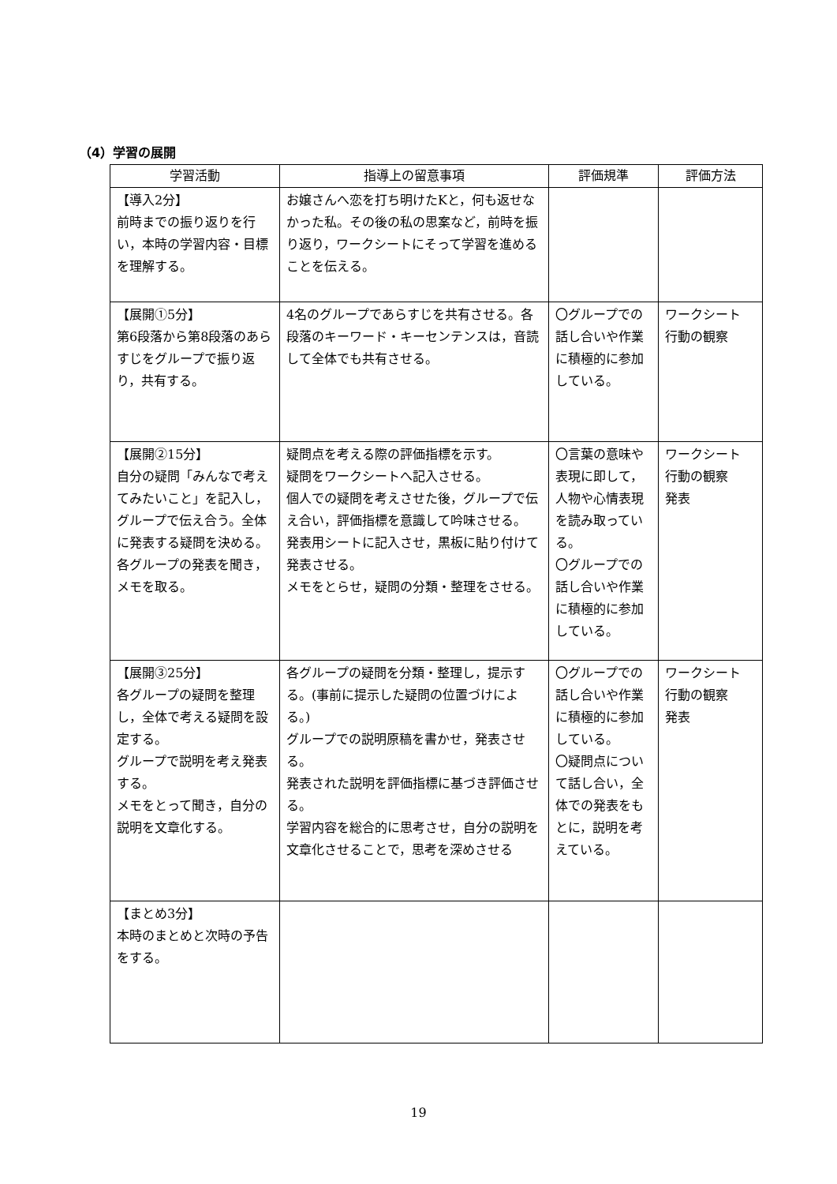（4）学習の展開
| 学習活動 | 指導上の留意事項 | 評価規準 | 評価方法 |
| --- | --- | --- | --- |
| 【導入2分】 前時までの振り返りを行い，本時の学習内容・目標を理解する。 | お嬢さんへ恋を打ち明けたKと，何も返せなかった私。その後の私の思案など，前時を振り返り，ワークシートにそって学習を進めることを伝える。 | | |
| 【展開①5分】 第6段落から第8段落のあらすじをグループで振り返り，共有する。 | 4名のグループであらすじを共有させる。各段落のキーワード・キーセンテンスは，音読して全体でも共有させる。 | 〇グループでの話し合いや作業に積極的に参加している。 | ワークシート 行動の観察 |
| 【展開②15分】 自分の疑問「みんなで考えてみたいこと」を記入し，グループで伝え合う。全体に発表する疑問を決める。 各グループの発表を聞き，メモを取る。 | 疑問点を考える際の評価指標を示す。 疑問をワークシートへ記入させる。 個人での疑問を考えさせた後，グループで伝え合い，評価指標を意識して吟味させる。 発表用シートに記入させ，黒板に貼り付けて発表させる。 メモをとらせ，疑問の分類・整理をさせる。 | 〇言葉の意味や表現に即して，人物や心情表現を読み取っている。 〇グループでの話し合いや作業に積極的に参加している。 | ワークシート 行動の観察 発表 |
| 【展開③25分】 各グループの疑問を整理し，全体で考える疑問を設定する。 グループで説明を考え発表する。 メモをとって聞き，自分の説明を文章化する。 | 各グループの疑問を分類・整理し，提示する。(事前に提示した疑問の位置づけによる。) グループでの説明原稿を書かせ，発表させる。 発表された説明を評価指標に基づき評価させる。 学習内容を総合的に思考させ，自分の説明を文章化させることで，思考を深めさせる | 〇グループでの話し合いや作業に積極的に参加している。 〇疑問点について話し合い，全体での発表をもとに，説明を考えている。 | ワークシート 行動の観察 発表 |
| 【まとめ3分】 本時のまとめと次時の予告をする。 | | | |
19